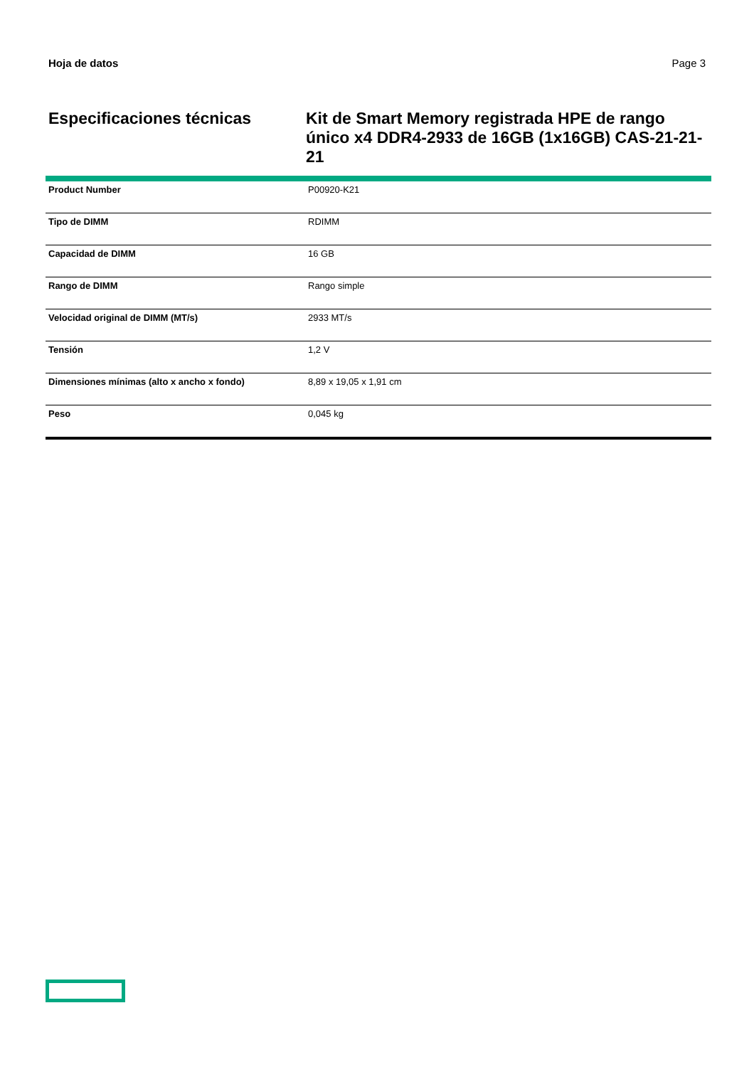Hoja de datos Page 3
Especificaciones técnicas Kit de Smart Memory registrada HPE de rango único x4 DDR4-2933 de 16GB (1x16GB) CAS-21-21-21
| Product Number | P00920-K21 |
| Tipo de DIMM | RDIMM |
| Capacidad de DIMM | 16 GB |
| Rango de DIMM | Rango simple |
| Velocidad original de DIMM (MT/s) | 2933 MT/s |
| Tensión | 1,2 V |
| Dimensiones mínimas (alto x ancho x fondo) | 8,89 x 19,05 x 1,91 cm |
| Peso | 0,045 kg |